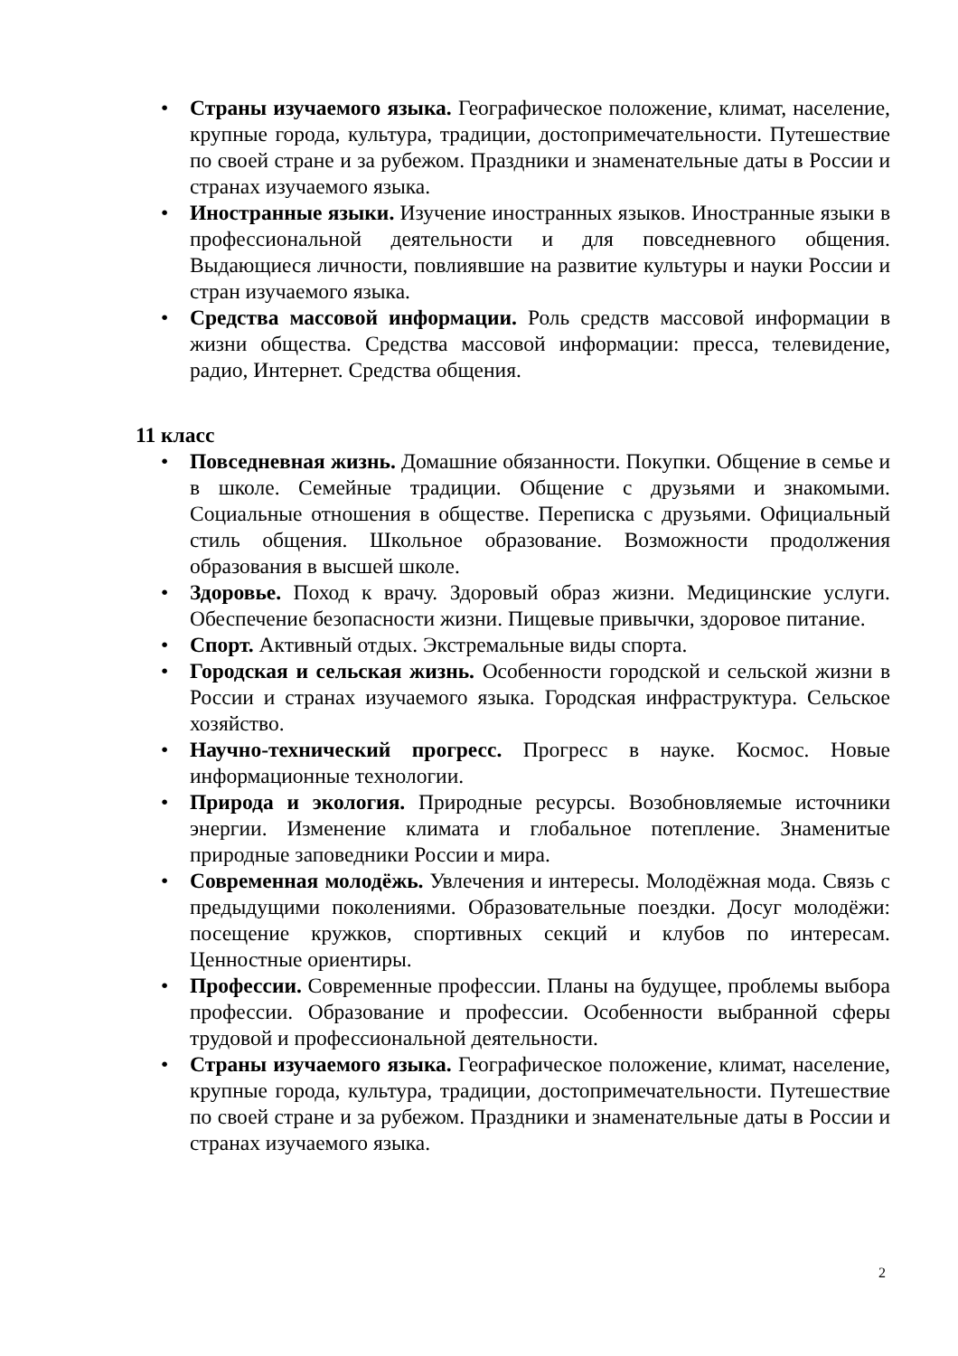• Страны изучаемого языка. Географическое положение, климат, население, крупные города, культура, традиции, достопримечательности. Путешествие по своей стране и за рубежом. Праздники и знаменательные даты в России и странах изучаемого языка.
• Иностранные языки. Изучение иностранных языков. Иностранные языки в профессиональной деятельности и для повседневного общения. Выдающиеся личности, повлиявшие на развитие культуры и науки России и стран изучаемого языка.
• Средства массовой информации. Роль средств массовой информации в жизни общества. Средства массовой информации: пресса, телевидение, радио, Интернет. Средства общения.
11 класс
• Повседневная жизнь. Домашние обязанности. Покупки. Общение в семье и в школе. Семейные традиции. Общение с друзьями и знакомыми. Социальные отношения в обществе. Переписка с друзьями. Официальный стиль общения. Школьное образование. Возможности продолжения образования в высшей школе.
• Здоровье. Поход к врачу. Здоровый образ жизни. Медицинские услуги. Обеспечение безопасности жизни. Пищевые привычки, здоровое питание.
• Спорт. Активный отдых. Экстремальные виды спорта.
• Городская и сельская жизнь. Особенности городской и сельской жизни в России и странах изучаемого языка. Городская инфраструктура. Сельское хозяйство.
• Научно-технический прогресс. Прогресс в науке. Космос. Новые информационные технологии.
• Природа и экология. Природные ресурсы. Возобновляемые источники энергии. Изменение климата и глобальное потепление. Знаменитые природные заповедники России и мира.
• Современная молодёжь. Увлечения и интересы. Молодёжная мода. Связь с предыдущими поколениями. Образовательные поездки. Досуг молодёжи: посещение кружков, спортивных секций и клубов по интересам. Ценностные ориентиры.
• Профессии. Современные профессии. Планы на будущее, проблемы выбора профессии. Образование и профессии. Особенности выбранной сферы трудовой и профессиональной деятельности.
• Страны изучаемого языка. Географическое положение, климат, население, крупные города, культура, традиции, достопримечательности. Путешествие по своей стране и за рубежом. Праздники и знаменательные даты в России и странах изучаемого языка.
2